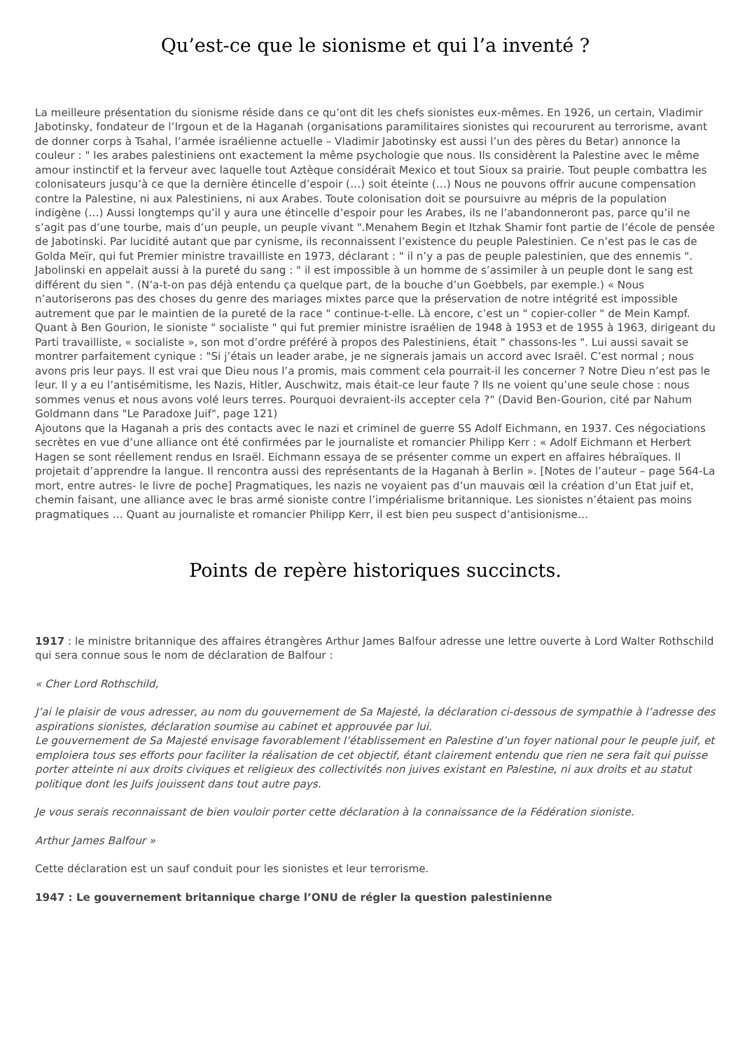Qu’est-ce que le sionisme et qui l’a inventé ?
La meilleure présentation du sionisme réside dans ce qu’ont dit les chefs sionistes eux-mêmes. En 1926, un certain, Vladimir Jabotinsky, fondateur de l’Irgoun et de la Haganah (organisations paramilitaires sionistes qui recoururent au terrorisme, avant de donner corps à Tsahal, l’armée israélienne actuelle – Vladimir Jabotinsky est aussi l’un des pères du Betar) annonce la couleur : " les arabes palestiniens ont exactement la même psychologie que nous. Ils considèrent la Palestine avec le même amour instinctif et la ferveur avec laquelle tout Aztèque considérait Mexico et tout Sioux sa prairie. Tout peuple combattra les colonisateurs jusqu’à ce que la dernière étincelle d’espoir (…) soit éteinte (…) Nous ne pouvons offrir aucune compensation contre la Palestine, ni aux Palestiniens, ni aux Arabes. Toute colonisation doit se poursuivre au mépris de la population indigène (…) Aussi longtemps qu’il y aura une étincelle d’espoir pour les Arabes, ils ne l’abandonneront pas, parce qu’il ne s’agit pas d’une tourbe, mais d’un peuple, un peuple vivant ".Menahem Begin et Itzhak Shamir font partie de l’école de pensée de Jabotinski. Par lucidité autant que par cynisme, ils reconnaissent l’existence du peuple Palestinien. Ce n’est pas le cas de Golda Meïr, qui fut Premier ministre travailliste en 1973, déclarant : " il n’y a pas de peuple palestinien, que des ennemis ". Jabolinski en appelait aussi à la pureté du sang : " il est impossible à un homme de s’assimiler à un peuple dont le sang est différent du sien ". (N’a-t-on pas déjà entendu ça quelque part, de la bouche d’un Goebbels, par exemple.) « Nous n’autoriserons pas des choses du genre des mariages mixtes parce que la préservation de notre intégrité est impossible autrement que par le maintien de la pureté de la race " continue-t-elle. Là encore, c’est un " copier-coller " de Mein Kampf. Quant à Ben Gourion, le sioniste " socialiste " qui fut premier ministre israélien de 1948 à 1953 et de 1955 à 1963, dirigeant du Parti travailliste, « socialiste », son mot d’ordre préféré à propos des Palestiniens, était " chassons-les ". Lui aussi savait se montrer parfaitement cynique : "Si j’étais un leader arabe, je ne signerais jamais un accord avec Israël. C’est normal ; nous avons pris leur pays. Il est vrai que Dieu nous l’a promis, mais comment cela pourrait-il les concerner ? Notre Dieu n’est pas le leur. Il y a eu l’antisémitisme, les Nazis, Hitler, Auschwitz, mais était-ce leur faute ? Ils ne voient qu’une seule chose : nous sommes venus et nous avons volé leurs terres. Pourquoi devraient-ils accepter cela ?" (David Ben-Gourion, cité par Nahum Goldmann dans "Le Paradoxe Juif", page 121)
Ajoutons que la Haganah a pris des contacts avec le nazi et criminel de guerre SS Adolf Eichmann, en 1937. Ces négociations secrètes en vue d’une alliance ont été confirmées par le journaliste et romancier Philipp Kerr : « Adolf Eichmann et Herbert Hagen se sont réellement rendus en Israël. Eichmann essaya de se présenter comme un expert en affaires hébraïques. Il projetait d’apprendre la langue. Il rencontra aussi des représentants de la Haganah à Berlin ». [Notes de l’auteur – page 564-La mort, entre autres- le livre de poche] Pragmatiques, les nazis ne voyaient pas d’un mauvais œil la création d’un Etat juif et, chemin faisant, une alliance avec le bras armé sioniste contre l’impérialisme britannique. Les sionistes n’étaient pas moins pragmatiques … Quant au journaliste et romancier Philipp Kerr, il est bien peu suspect d’antisionisme…
Points de repère historiques succincts.
1917 : le ministre britannique des affaires étrangères Arthur James Balfour adresse une lettre ouverte à Lord Walter Rothschild qui sera connue sous le nom de déclaration de Balfour :
« Cher Lord Rothschild,
J’ai le plaisir de vous adresser, au nom du gouvernement de Sa Majesté, la déclaration ci-dessous de sympathie à l’adresse des aspirations sionistes, déclaration soumise au cabinet et approuvée par lui.
Le gouvernement de Sa Majesté envisage favorablement l’établissement en Palestine d’un foyer national pour le peuple juif, et emploiera tous ses efforts pour faciliter la réalisation de cet objectif, étant clairement entendu que rien ne sera fait qui puisse porter atteinte ni aux droits civiques et religieux des collectivités non juives existant en Palestine, ni aux droits et au statut politique dont les Juifs jouissent dans tout autre pays.
Je vous serais reconnaissant de bien vouloir porter cette déclaration à la connaissance de la Fédération sioniste.
Arthur James Balfour »
Cette déclaration est un sauf conduit pour les sionistes et leur terrorisme.
1947 : Le gouvernement britannique charge l’ONU de régler la question palestinienne